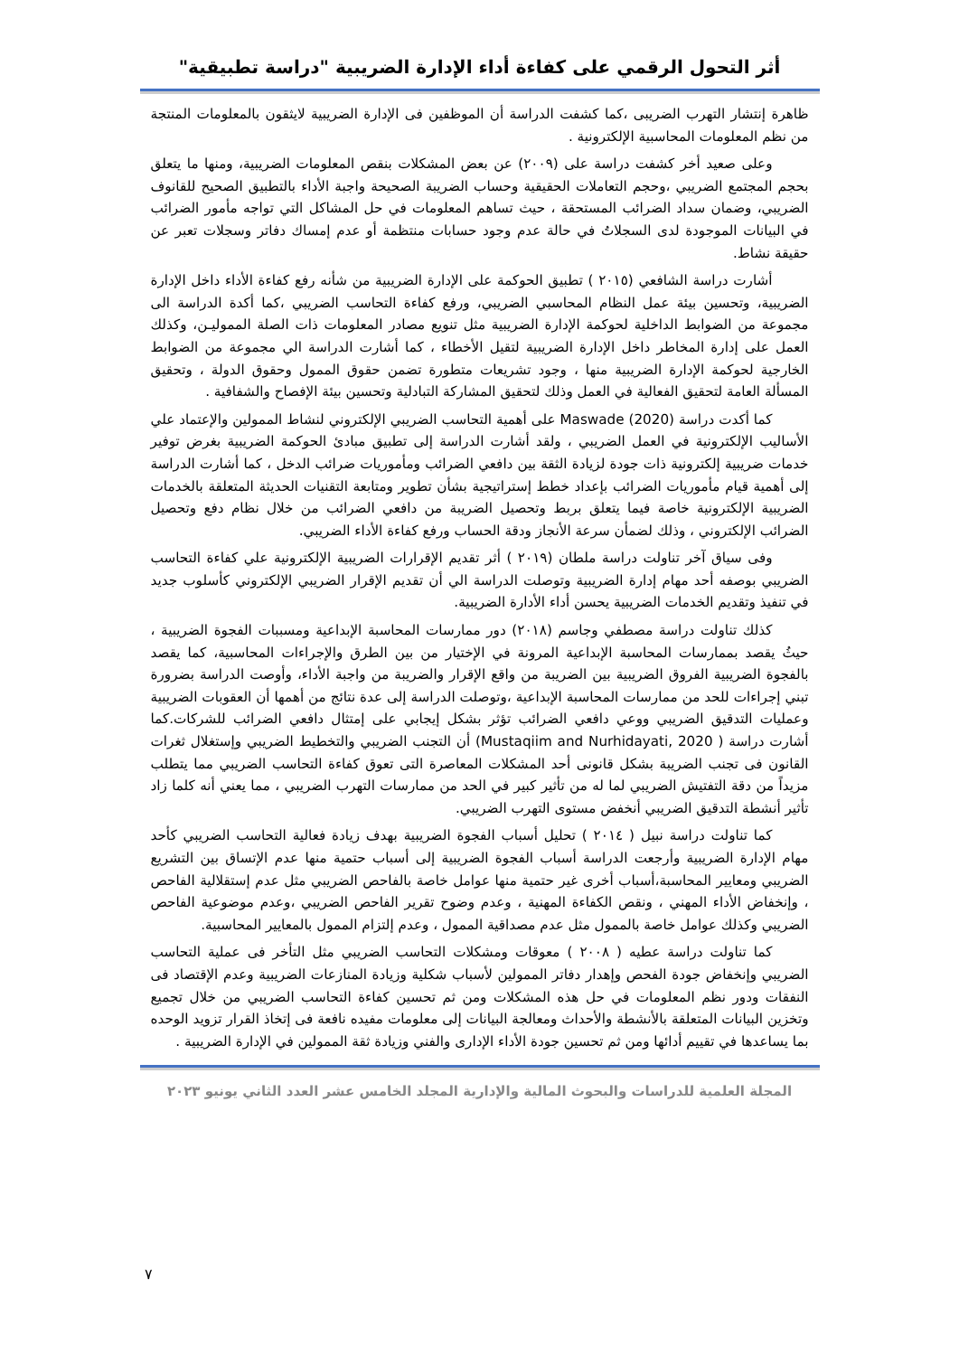أثر التحول الرقمي على كفاءة أداء الإدارة الضريبية "دراسة تطبيقية"
ظاهرة إنتشار التهرب الضريبى ،كما كشفت الدراسة أن الموظفين فى الإدارة الضريبية لايثقون بالمعلومات المنتجة من نظم المعلومات المحاسبية الإلكترونية .
وعلى صعيد أخر كشفت دراسة على (٢٠٠٩) عن بعض المشكلات بنقص المعلومات الضريبية، ومنها ما يتعلق بحجم المجتمع الضريبي ،وحجم التعاملات الحقيقية وحساب الضريبة الصحيحة واجبة الأداء بالتطبيق الصحيح للقانوف الضريبي، وضمان سداد الضرائب المستحقة ، حيث تساهم المعلومات في حل المشاكل التي تواجه مأمور الضرائب في البيانات الموجودة لدى السجلاتُ في حالة عدم وجود حسابات منتظمة أو عدم إمساك دفاتر وسجلات تعبر عن حقيقة نشاط.
أشارت دراسة الشافعي (٢٠١٥ ) تطبيق الحوكمة على الإدارة الضريبية من شأنه رفع كفاءة الأداء داخل الإدارة الضريبية، وتحسين بيئة عمل النظام المحاسبي الضريبي، ورفع كفاءة التحاسب الضريبي ،كما أكدة الدراسة الى مجموعة من الضوابط الداخلية لحوكمة الإدارة الضريبية مثل تنويع مصادر المعلومات ذات الصلة المموليـن، وكذلك العمل على إدارة المخاطر داخل الإدارة الضريبية لتقيل الأخطاء ، كما أشارت الدراسة الي مجموعة من الضوابط الخارجية لحوكمة الإدارة الضريبية منها ، وجود تشريعات متطورة تضمن حقوق الممول وحقوق الدولة ، وتحقيق المسألة العامة لتحقيق الفعالية في العمل وذلك لتحقيق المشاركة التبادلية وتحسين بيئة الإفصاح والشفافية .
كما أكدت دراسة (2020) Maswade على أهمية التحاسب الضريبي الإلكتروني لنشاط الممولين والإعتماد علي الأساليب الإلكترونية في العمل الضريبي ، ولقد أشارت الدراسة إلى تطبيق مبادئ الحوكمة الضريبية بغرض توفير خدمات ضريبية إلكترونية ذات جودة لزيادة الثقة بين دافعي الضرائب ومأموريات ضرائب الدخل ، كما أشارت الدراسة إلى أهمية قيام مأموريات الضرائب بإعداد خطط إستراتيجية بشأن تطوير ومتابعة التقنيات الحديثة المتعلقة بالخدمات الضريبية الإلكترونية خاصة فيما يتعلق بربط وتحصيل الضريبة من دافعي الضرائب من خلال نظام دفع وتحصيل الضرائب الإلكتروني ، وذلك لضمأن سرعة الأنجاز ودقة الحساب ورفع كفاءة الأداء الضريبي.
وفى سياق آخر تناولت دراسة ملطان (٢٠١٩ ) أثر تقديم الإقرارات الضريبية الإلكترونية علي كفاءة التحاسب الضريبي بوصفه أحد مهام إدارة الضريبية وتوصلت الدراسة الي أن تقديم الإقرار الضريبي الإلكتروني كأسلوب جديد في تنفيذ وتقديم الخدمات الضريبية يحسن أداء الأدارة الضريبية.
كذلك تناولت دراسة مصطفي وجاسم (٢٠١٨) دور ممارسات المحاسبة الإبداعية ومسببات الفجوة الضريبية ، حيثُ يقصد بممارسات المحاسبة الإبداعية المرونة في الإختيار من بين الطرق والإجراءات المحاسبية، كما يقصد بالفجوة الضريبية الفروق الضريبية بين الضريبة من واقع الإقرار والضريبة من واجبة الأداء، وأوصت الدراسة بضرورة تبني إجراءات للحد من ممارسات المحاسبة الإبداعية ،وتوصلت الدراسة إلى عدة نتائج من أهمها أن العقوبات الضريبية وعمليات التدقيق الضريبي ووعي دافعي الضرائب تؤثر بشكل إيجابي على إمتثال دافعي الضرائب للشركات.كما أشارت دراسة ( Mustaqiim and Nurhidayati, 2020) أن التجنب الضريبي والتخطيط الضريبي وإستغلال ثغرات القانون فى تجنب الضريبة بشكل قانونى أحد المشكلات المعاصرة التى تعوق كفاءة التحاسب الضريبي مما يتطلب مزيداً من دقة التفتيش الضريبي لما له من تأثير كبير في الحد من ممارسات التهرب الضريبي ، مما يعني أنه كلما زاد تأثير أنشطة التدقيق الضريبي أنخفض مستوى التهرب الضريبي.
كما تناولت دراسة نبيل ( ٢٠١٤ ) تحليل أسباب الفجوة الضريبية بهدف زيادة فعالية التحاسب الضريبي كأحد مهام الإدارة الضريبية وأرجعت الدراسة أسباب الفجوة الضريبية إلى أسباب حتمية منها عدم الإتساق بين التشريع الضريبي ومعايير المحاسبة،أسباب أخرى غير حتمية منها عوامل خاصة بالفاحص الضريبي مثل عدم إستقلالية الفاحص ، وإنخفاض الأداء المهني ، ونقص الكفاءة المهنية ، وعدم وضوح تقرير الفاحص الضريبي ،وعدم موضوعية الفاحص الضريبي وكذلك عوامل خاصة بالممول مثل عدم مصداقية الممول ، وعدم إلتزام الممول بالمعايير المحاسبية.
كما تناولت دراسة عطيه ( ٢٠٠٨ ) معوقات ومشكلات التحاسب الضريبي مثل التأخر فى عملية التحاسب الضريبي وإنخفاض جودة الفحص وإهدار دفاتر الممولين لأسباب شكلية وزيادة المنازعات الضريبية وعدم الإقتصاد فى النفقات ودور نظم المعلومات في حل هذه المشكلات ومن ثم تحسين كفاءة التحاسب الضريبي من خلال تجميع وتخزين البيانات المتعلقة بالأنشطة والأحداث ومعالجة البيانات إلى معلومات مفيده نافعة فى إتخاذ القرار تزويد الوحده بما يساعدها في تقييم أدائها ومن ثم تحسين جودة الأداء الإدارى والفني وزيادة ثقة الممولين في الإدارة الضريبية .
المجلة العلمية للدراسات والبحوث المالية والإدارية المجلد الخامس عشر العدد الثاني يونيو ٢٠٢٣
٧